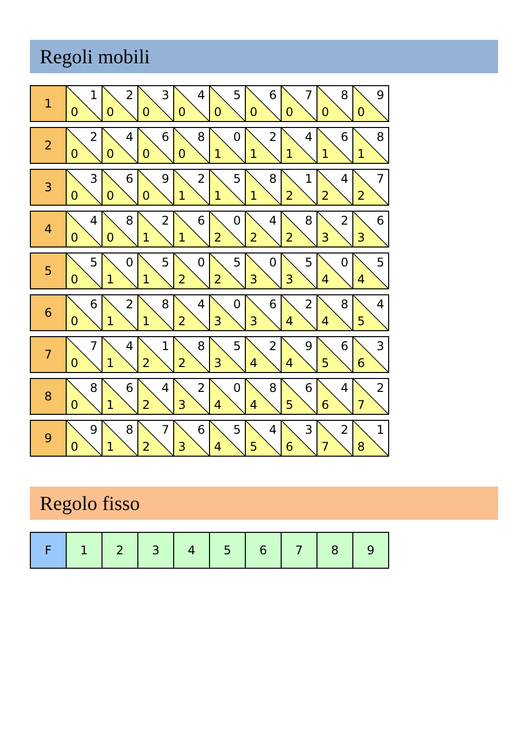Regoli mobili
| 1 | 1 0 | 2 0 | 3 0 | 4 0 | 5 0 | 6 0 | 7 0 | 8 0 | 9 0 |
| 2 | 2 0 | 4 0 | 6 0 | 8 0 | 0 1 | 2 1 | 4 1 | 6 1 | 8 1 |
| 3 | 3 0 | 6 0 | 9 0 | 2 1 | 5 1 | 8 1 | 1 2 | 4 2 | 7 2 |
| 4 | 4 0 | 8 0 | 2 1 | 6 1 | 0 2 | 4 2 | 8 2 | 2 3 | 6 3 |
| 5 | 5 0 | 0 1 | 5 1 | 0 2 | 5 2 | 0 3 | 5 3 | 0 4 | 5 4 |
| 6 | 6 0 | 2 1 | 8 1 | 4 2 | 0 3 | 6 3 | 2 4 | 8 4 | 4 5 |
| 7 | 7 0 | 4 1 | 1 2 | 8 2 | 5 3 | 2 4 | 9 4 | 6 5 | 3 6 |
| 8 | 8 0 | 6 1 | 4 2 | 2 3 | 0 4 | 8 4 | 6 5 | 4 6 | 2 7 |
| 9 | 9 0 | 8 1 | 7 2 | 6 3 | 5 4 | 4 5 | 3 6 | 2 7 | 1 8 |
Regolo fisso
| F | 1 | 2 | 3 | 4 | 5 | 6 | 7 | 8 | 9 |